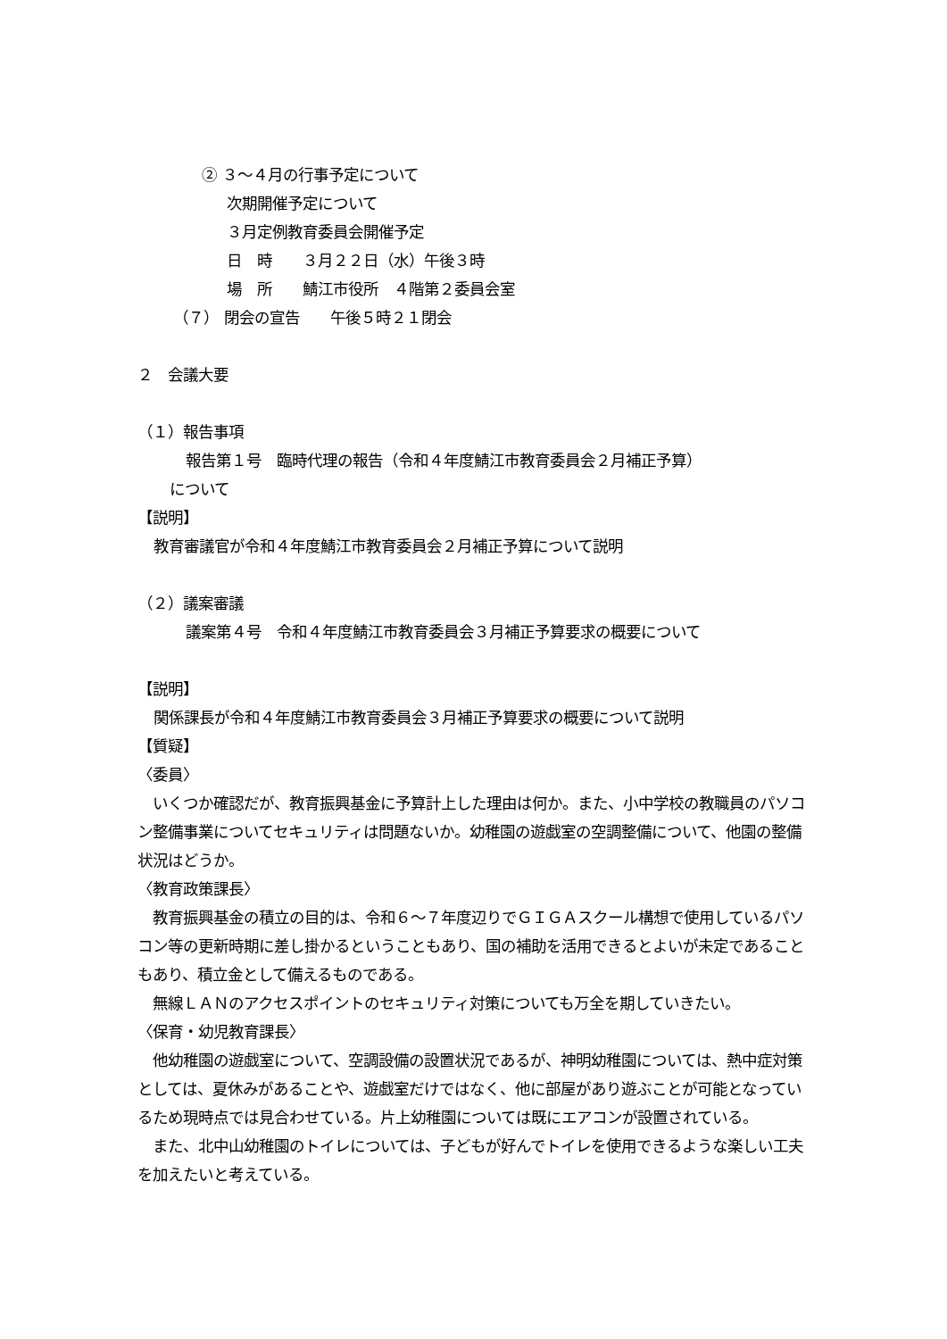② ３～４月の行事予定について
次期開催予定について
３月定例教育委員会開催予定
日　時　　３月２２日（水）午後３時
場　所　　鯖江市役所　４階第２委員会室
（７） 閉会の宣告　　午後５時２１閉会
２　会議大要
（１）報告事項
報告第１号　臨時代理の報告（令和４年度鯖江市教育委員会２月補正予算）
について
【説明】
教育審議官が令和４年度鯖江市教育委員会２月補正予算について説明
（２）議案審議
議案第４号　令和４年度鯖江市教育委員会３月補正予算要求の概要について
【説明】
関係課長が令和４年度鯖江市教育委員会３月補正予算要求の概要について説明
【質疑】
〈委員〉
　いくつか確認だが、教育振興基金に予算計上した理由は何か。また、小中学校の教職員のパソコン整備事業についてセキュリティは問題ないか。幼稚園の遊戯室の空調整備について、他園の整備状況はどうか。
〈教育政策課長〉
　教育振興基金の積立の目的は、令和６～７年度辺りでＧＩＧＡスクール構想で使用しているパソコン等の更新時期に差し掛かるということもあり、国の補助を活用できるとよいが未定であることもあり、積立金として備えるものである。
　無線ＬＡＮのアクセスポイントのセキュリティ対策についても万全を期していきたい。
〈保育・幼児教育課長〉
　他幼稚園の遊戯室について、空調設備の設置状況であるが、神明幼稚園については、熱中症対策としては、夏休みがあることや、遊戯室だけではなく、他に部屋があり遊ぶことが可能となっているため現時点では見合わせている。片上幼稚園については既にエアコンが設置されている。
　また、北中山幼稚園のトイレについては、子どもが好んでトイレを使用できるような楽しい工夫を加えたいと考えている。